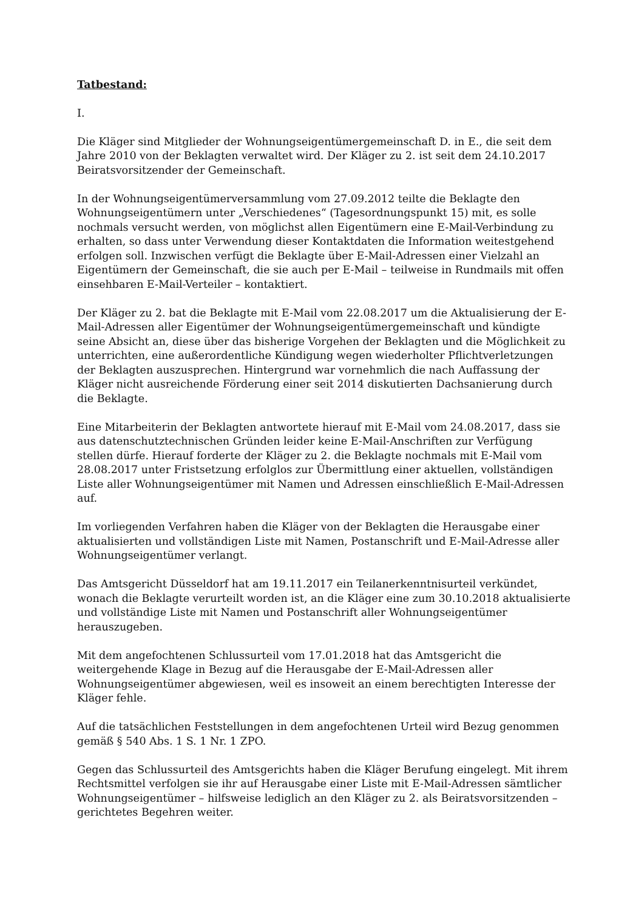Tatbestand:
I.
Die Kläger sind Mitglieder der Wohnungseigentümergemeinschaft D. in E., die seit dem Jahre 2010 von der Beklagten verwaltet wird. Der Kläger zu 2. ist seit dem 24.10.2017 Beiratsvorsitzender der Gemeinschaft.
In der Wohnungseigentümerversammlung vom 27.09.2012 teilte die Beklagte den Wohnungseigentümern unter „Verschiedenes“ (Tagesordnungspunkt 15) mit, es solle nochmals versucht werden, von möglichst allen Eigentümern eine E-Mail-Verbindung zu erhalten, so dass unter Verwendung dieser Kontaktdaten die Information weitestgehend erfolgen soll. Inzwischen verfügt die Beklagte über E-Mail-Adressen einer Vielzahl an Eigentümern der Gemeinschaft, die sie auch per E-Mail – teilweise in Rundmails mit offen einsehbaren E-Mail-Verteiler – kontaktiert.
Der Kläger zu 2. bat die Beklagte mit E-Mail vom 22.08.2017 um die Aktualisierung der E-Mail-Adressen aller Eigentümer der Wohnungseigentümergemeinschaft und kündigte seine Absicht an, diese über das bisherige Vorgehen der Beklagten und die Möglichkeit zu unterrichten, eine außerordentliche Kündigung wegen wiederholter Pflichtverletzungen der Beklagten auszusprechen. Hintergrund war vornehmlich die nach Auffassung der Kläger nicht ausreichende Förderung einer seit 2014 diskutierten Dachsanierung durch die Beklagte.
Eine Mitarbeiterin der Beklagten antwortete hierauf mit E-Mail vom 24.08.2017, dass sie aus datenschutztechnischen Gründen leider keine E-Mail-Anschriften zur Verfügung stellen dürfe. Hierauf forderte der Kläger zu 2. die Beklagte nochmals mit E-Mail vom 28.08.2017 unter Fristsetzung erfolglos zur Übermittlung einer aktuellen, vollständigen Liste aller Wohnungseigentümer mit Namen und Adressen einschließlich E-Mail-Adressen auf.
Im vorliegenden Verfahren haben die Kläger von der Beklagten die Herausgabe einer aktualisierten und vollständigen Liste mit Namen, Postanschrift und E-Mail-Adresse aller Wohnungseigentümer verlangt.
Das Amtsgericht Düsseldorf hat am 19.11.2017 ein Teilanerkenntnisurteil verkündet, wonach die Beklagte verurteilt worden ist, an die Kläger eine zum 30.10.2018 aktualisierte und vollständige Liste mit Namen und Postanschrift aller Wohnungseigentümer herauszugeben.
Mit dem angefochtenen Schlussurteil vom 17.01.2018 hat das Amtsgericht die weitergehende Klage in Bezug auf die Herausgabe der E-Mail-Adressen aller Wohnungseigentümer abgewiesen, weil es insoweit an einem berechtigten Interesse der Kläger fehle.
Auf die tatsächlichen Feststellungen in dem angefochtenen Urteil wird Bezug genommen gemäß § 540 Abs. 1 S. 1 Nr. 1 ZPO.
Gegen das Schlussurteil des Amtsgerichts haben die Kläger Berufung eingelegt. Mit ihrem Rechtsmittel verfolgen sie ihr auf Herausgabe einer Liste mit E-Mail-Adressen sämtlicher Wohnungseigentümer – hilfsweise lediglich an den Kläger zu 2. als Beiratsvorsitzenden – gerichtetes Begehren weiter.